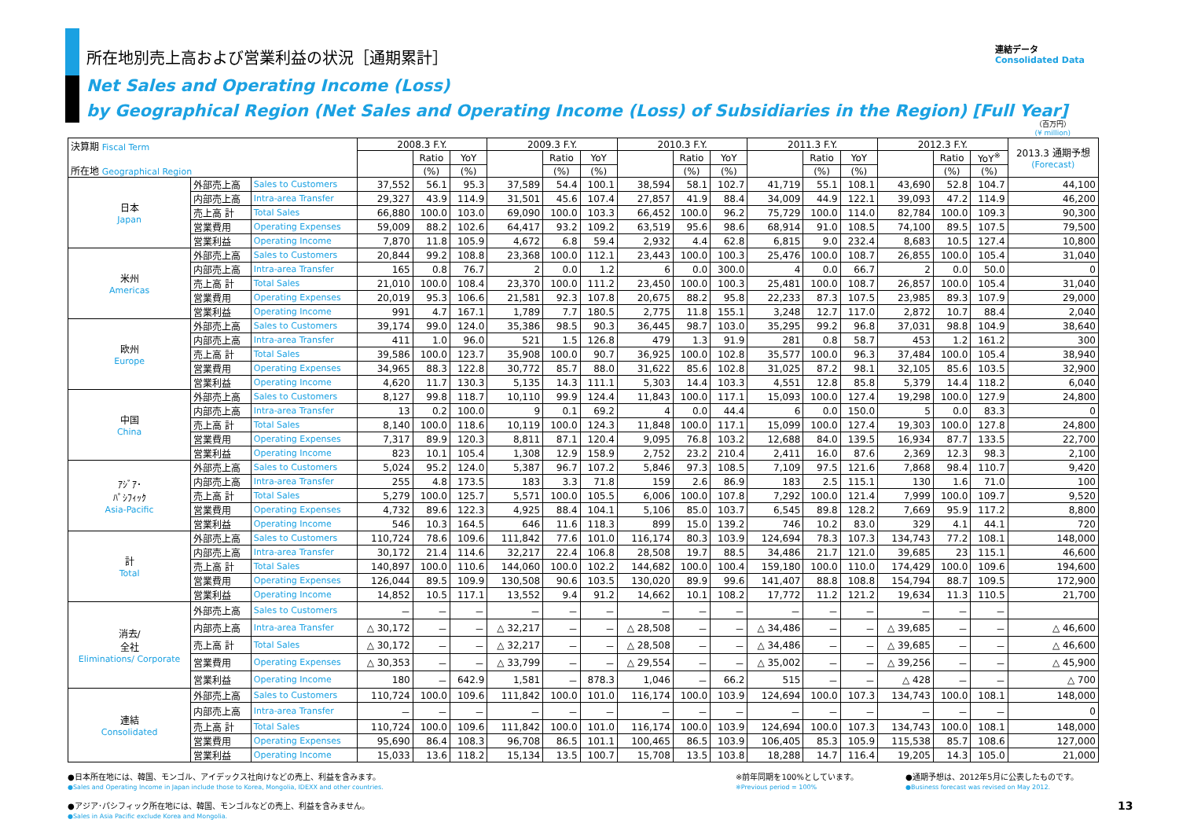連結データ
Consolidated Data
所在地別売上高および営業利益の状況［通期累計］
Net Sales and Operating Income (Loss)
by Geographical Region (Net Sales and Operating Income (Loss) of Subsidiaries in the Region) [Full Year]
（百万円）
(¥ million)
| 決算期 Fiscal Term 所在地 Geographical Region | | | 2008.3 F.Y. | | | 2009.3 F.Y. | | | 2010.3 F.Y. | | | 2011.3 F.Y. | | | 2012.3 F.Y. | | | 2013.3 通期予想 (Forecast) |
| --- | --- | --- | --- | --- | --- | --- | --- | --- | --- | --- | --- | --- | --- | --- | --- | --- | --- | --- |
| | | | | Ratio | YoY | | Ratio | YoY | | Ratio | YoY | | Ratio | YoY | | Ratio | YoY<sup>※</sup> | |
| | | | | (%) | (%) | | (%) | (%) | | (%) | (%) | | (%) | (%) | | (%) | (%) | |
| 日本 Japan | 外部売上高 | Sales to Customers | 37,552 | 56.1 | 95.3 | 37,589 | 54.4 | 100.1 | 38,594 | 58.1 | 102.7 | 41,719 | 55.1 | 108.1 | 43,690 | 52.8 | 104.7 | 44,100 |
| | 内部売上高 | Intra-area Transfer | 29,327 | 43.9 | 114.9 | 31,501 | 45.6 | 107.4 | 27,857 | 41.9 | 88.4 | 34,009 | 44.9 | 122.1 | 39,093 | 47.2 | 114.9 | 46,200 |
| | 売上高 計 | Total Sales | 66,880 | 100.0 | 103.0 | 69,090 | 100.0 | 103.3 | 66,452 | 100.0 | 96.2 | 75,729 | 100.0 | 114.0 | 82,784 | 100.0 | 109.3 | 90,300 |
| | 営業費用 | Operating Expenses | 59,009 | 88.2 | 102.6 | 64,417 | 93.2 | 109.2 | 63,519 | 95.6 | 98.6 | 68,914 | 91.0 | 108.5 | 74,100 | 89.5 | 107.5 | 79,500 |
| | 営業利益 | Operating Income | 7,870 | 11.8 | 105.9 | 4,672 | 6.8 | 59.4 | 2,932 | 4.4 | 62.8 | 6,815 | 9.0 | 232.4 | 8,683 | 10.5 | 127.4 | 10,800 |
| 米州 Americas | 外部売上高 | Sales to Customers | 20,844 | 99.2 | 108.8 | 23,368 | 100.0 | 112.1 | 23,443 | 100.0 | 100.3 | 25,476 | 100.0 | 108.7 | 26,855 | 100.0 | 105.4 | 31,040 |
| | 内部売上高 | Intra-area Transfer | 165 | 0.8 | 76.7 | 2 | 0.0 | 1.2 | 6 | 0.0 | 300.0 | 4 | 0.0 | 66.7 | 2 | 0.0 | 50.0 | 0 |
| | 売上高 計 | Total Sales | 21,010 | 100.0 | 108.4 | 23,370 | 100.0 | 111.2 | 23,450 | 100.0 | 100.3 | 25,481 | 100.0 | 108.7 | 26,857 | 100.0 | 105.4 | 31,040 |
| | 営業費用 | Operating Expenses | 20,019 | 95.3 | 106.6 | 21,581 | 92.3 | 107.8 | 20,675 | 88.2 | 95.8 | 22,233 | 87.3 | 107.5 | 23,985 | 89.3 | 107.9 | 29,000 |
| | 営業利益 | Operating Income | 991 | 4.7 | 167.1 | 1,789 | 7.7 | 180.5 | 2,775 | 11.8 | 155.1 | 3,248 | 12.7 | 117.0 | 2,872 | 10.7 | 88.4 | 2,040 |
| 欧州 Europe | 外部売上高 | Sales to Customers | 39,174 | 99.0 | 124.0 | 35,386 | 98.5 | 90.3 | 36,445 | 98.7 | 103.0 | 35,295 | 99.2 | 96.8 | 37,031 | 98.8 | 104.9 | 38,640 |
| | 内部売上高 | Intra-area Transfer | 411 | 1.0 | 96.0 | 521 | 1.5 | 126.8 | 479 | 1.3 | 91.9 | 281 | 0.8 | 58.7 | 453 | 1.2 | 161.2 | 300 |
| | 売上高 計 | Total Sales | 39,586 | 100.0 | 123.7 | 35,908 | 100.0 | 90.7 | 36,925 | 100.0 | 102.8 | 35,577 | 100.0 | 96.3 | 37,484 | 100.0 | 105.4 | 38,940 |
| | 営業費用 | Operating Expenses | 34,965 | 88.3 | 122.8 | 30,772 | 85.7 | 88.0 | 31,622 | 85.6 | 102.8 | 31,025 | 87.2 | 98.1 | 32,105 | 85.6 | 103.5 | 32,900 |
| | 営業利益 | Operating Income | 4,620 | 11.7 | 130.3 | 5,135 | 14.3 | 111.1 | 5,303 | 14.4 | 103.3 | 4,551 | 12.8 | 85.8 | 5,379 | 14.4 | 118.2 | 6,040 |
| 中国 China | 外部売上高 | Sales to Customers | 8,127 | 99.8 | 118.7 | 10,110 | 99.9 | 124.4 | 11,843 | 100.0 | 117.1 | 15,093 | 100.0 | 127.4 | 19,298 | 100.0 | 127.9 | 24,800 |
| | 内部売上高 | Intra-area Transfer | 13 | 0.2 | 100.0 | 9 | 0.1 | 69.2 | 4 | 0.0 | 44.4 | 6 | 0.0 | 150.0 | 5 | 0.0 | 83.3 | 0 |
| | 売上高 計 | Total Sales | 8,140 | 100.0 | 118.6 | 10,119 | 100.0 | 124.3 | 11,848 | 100.0 | 117.1 | 15,099 | 100.0 | 127.4 | 19,303 | 100.0 | 127.8 | 24,800 |
| | 営業費用 | Operating Expenses | 7,317 | 89.9 | 120.3 | 8,811 | 87.1 | 120.4 | 9,095 | 76.8 | 103.2 | 12,688 | 84.0 | 139.5 | 16,934 | 87.7 | 133.5 | 22,700 |
| | 営業利益 | Operating Income | 823 | 10.1 | 105.4 | 1,308 | 12.9 | 158.9 | 2,752 | 23.2 | 210.4 | 2,411 | 16.0 | 87.6 | 2,369 | 12.3 | 98.3 | 2,100 |
| ｱｼﾞｱ･ ﾊﾟｼﾌｨｯｸ Asia-Pacific | 外部売上高 | Sales to Customers | 5,024 | 95.2 | 124.0 | 5,387 | 96.7 | 107.2 | 5,846 | 97.3 | 108.5 | 7,109 | 97.5 | 121.6 | 7,868 | 98.4 | 110.7 | 9,420 |
| | 内部売上高 | Intra-area Transfer | 255 | 4.8 | 173.5 | 183 | 3.3 | 71.8 | 159 | 2.6 | 86.9 | 183 | 2.5 | 115.1 | 130 | 1.6 | 71.0 | 100 |
| | 売上高 計 | Total Sales | 5,279 | 100.0 | 125.7 | 5,571 | 100.0 | 105.5 | 6,006 | 100.0 | 107.8 | 7,292 | 100.0 | 121.4 | 7,999 | 100.0 | 109.7 | 9,520 |
| | 営業費用 | Operating Expenses | 4,732 | 89.6 | 122.3 | 4,925 | 88.4 | 104.1 | 5,106 | 85.0 | 103.7 | 6,545 | 89.8 | 128.2 | 7,669 | 95.9 | 117.2 | 8,800 |
| | 営業利益 | Operating Income | 546 | 10.3 | 164.5 | 646 | 11.6 | 118.3 | 899 | 15.0 | 139.2 | 746 | 10.2 | 83.0 | 329 | 4.1 | 44.1 | 720 |
| 計 Total | 外部売上高 | Sales to Customers | 110,724 | 78.6 | 109.6 | 111,842 | 77.6 | 101.0 | 116,174 | 80.3 | 103.9 | 124,694 | 78.3 | 107.3 | 134,743 | 77.2 | 108.1 | 148,000 |
| | 内部売上高 | Intra-area Transfer | 30,172 | 21.4 | 114.6 | 32,217 | 22.4 | 106.8 | 28,508 | 19.7 | 88.5 | 34,486 | 21.7 | 121.0 | 39,685 | 23 | 115.1 | 46,600 |
| | 売上高 計 | Total Sales | 140,897 | 100.0 | 110.6 | 144,060 | 100.0 | 102.2 | 144,682 | 100.0 | 100.4 | 159,180 | 100.0 | 110.0 | 174,429 | 100.0 | 109.6 | 194,600 |
| | 営業費用 | Operating Expenses | 126,044 | 89.5 | 109.9 | 130,508 | 90.6 | 103.5 | 130,020 | 89.9 | 99.6 | 141,407 | 88.8 | 108.8 | 154,794 | 88.7 | 109.5 | 172,900 |
| | 営業利益 | Operating Income | 14,852 | 10.5 | 117.1 | 13,552 | 9.4 | 91.2 | 14,662 | 10.1 | 108.2 | 17,772 | 11.2 | 121.2 | 19,634 | 11.3 | 110.5 | 21,700 |
| 消去/ 全社 Eliminations/ Corporate | 外部売上高 | Sales to Customers | － | － | － | － | － | － | － | － | － | － | － | － | － | － | － | |
| | 内部売上高 | Intra-area Transfer | △ 30,172 | － | － | △ 32,217 | － | － | △ 28,508 | － | － | △ 34,486 | － | － | △ 39,685 | － | － | △ 46,600 |
| | 売上高 計 | Total Sales | △ 30,172 | － | － | △ 32,217 | － | － | △ 28,508 | － | － | △ 34,486 | － | － | △ 39,685 | － | － | △ 46,600 |
| | 営業費用 | Operating Expenses | △ 30,353 | － | － | △ 33,799 | － | － | △ 29,554 | － | － | △ 35,002 | － | － | △ 39,256 | － | － | △ 45,900 |
| | 営業利益 | Operating Income | 180 | － | 642.9 | 1,581 | － | 878.3 | 1,046 | － | 66.2 | 515 | － | － | △ 428 | － | － | △ 700 |
| 連結 Consolidated | 外部売上高 | Sales to Customers | 110,724 | 100.0 | 109.6 | 111,842 | 100.0 | 101.0 | 116,174 | 100.0 | 103.9 | 124,694 | 100.0 | 107.3 | 134,743 | 100.0 | 108.1 | 148,000 |
| | 内部売上高 | Intra-area Transfer | － | － | － | － | － | － | － | － | － | － | － | － | － | － | － | 0 |
| | 売上高 計 | Total Sales | 110,724 | 100.0 | 109.6 | 111,842 | 100.0 | 101.0 | 116,174 | 100.0 | 103.9 | 124,694 | 100.0 | 107.3 | 134,743 | 100.0 | 108.1 | 148,000 |
| | 営業費用 | Operating Expenses | 95,690 | 86.4 | 108.3 | 96,708 | 86.5 | 101.1 | 100,465 | 86.5 | 103.9 | 106,405 | 85.3 | 105.9 | 115,538 | 85.7 | 108.6 | 127,000 |
| | 営業利益 | Operating Income | 15,033 | 13.6 | 118.2 | 15,134 | 13.5 | 100.7 | 15,708 | 13.5 | 103.8 | 18,288 | 14.7 | 116.4 | 19,205 | 14.3 | 105.0 | 21,000 |
●日本所在地には、韓国、モンゴル、アイデックス社向けなどの売上、利益を含みます。
●Sales and Operating Income in Japan include those to Korea, Mongolia, IDEXX and other countries.
●アジア･パシフィック所在地には、韓国、モンゴルなどの売上、利益を含みません。
●Sales in Asia Pacific exclude Korea and Mongolia.
※前年同期を100%としています。
※Previous period = 100%
●通期予想は、2012年5月に公表したものです。
●Business forecast was revised on May 2012.
13